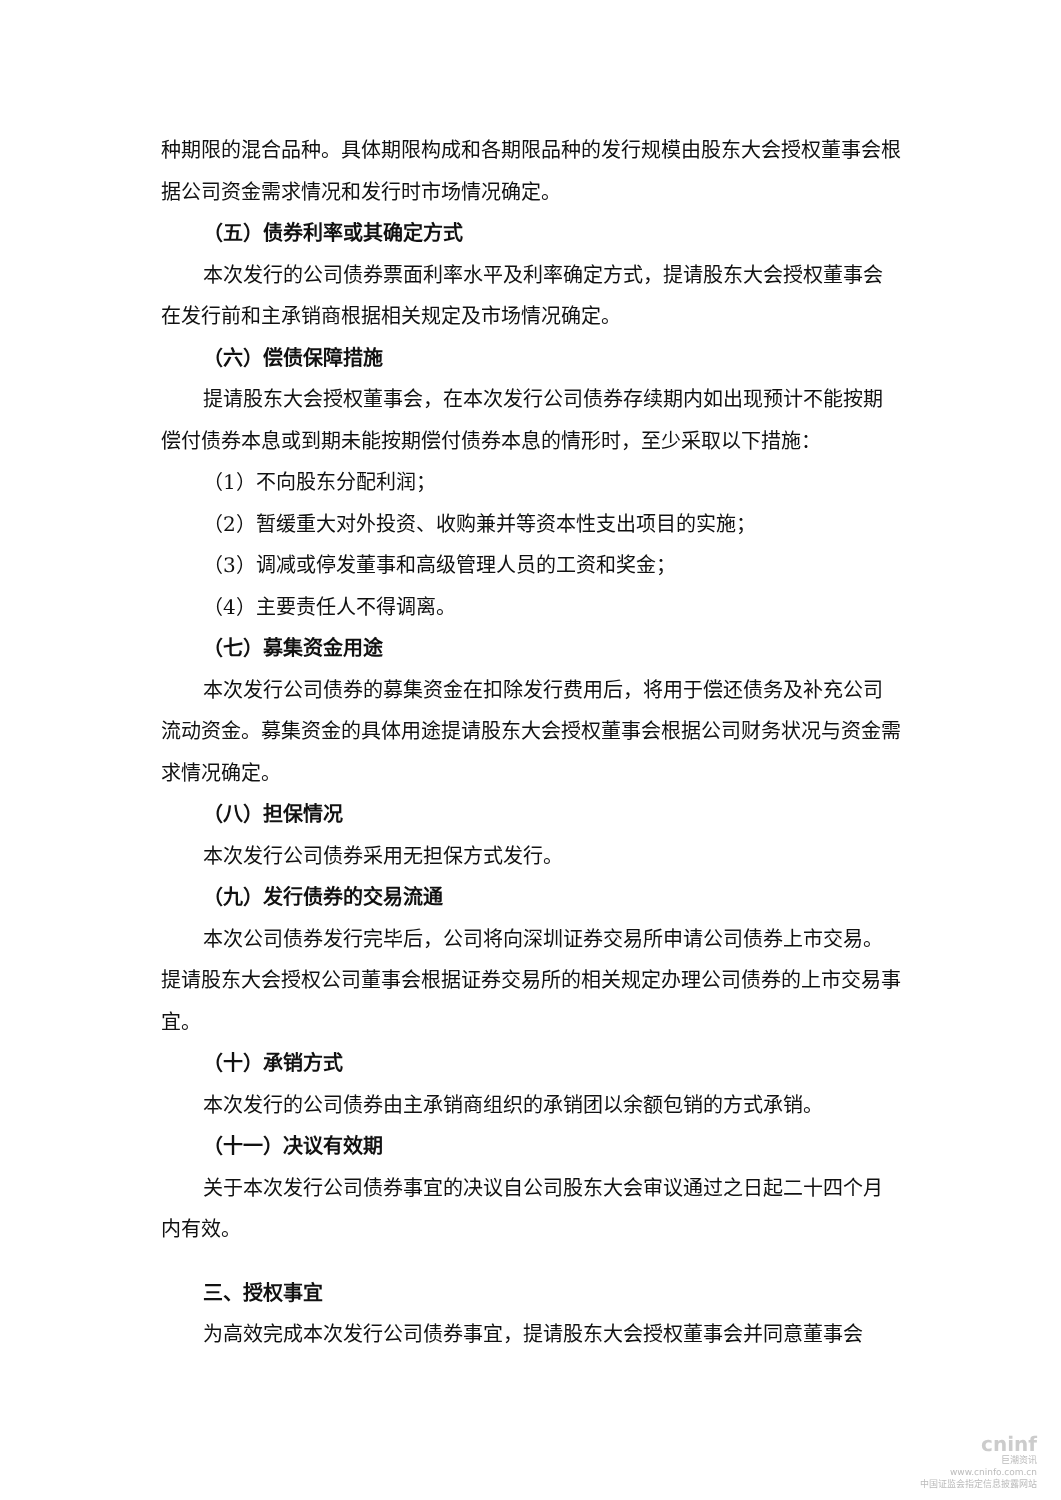种期限的混合品种。具体期限构成和各期限品种的发行规模由股东大会授权董事会根据公司资金需求情况和发行时市场情况确定。
（五）债券利率或其确定方式
本次发行的公司债券票面利率水平及利率确定方式，提请股东大会授权董事会在发行前和主承销商根据相关规定及市场情况确定。
（六）偿债保障措施
提请股东大会授权董事会，在本次发行公司债券存续期内如出现预计不能按期偿付债券本息或到期未能按期偿付债券本息的情形时，至少采取以下措施：
（1）不向股东分配利润；
（2）暂缓重大对外投资、收购兼并等资本性支出项目的实施；
（3）调减或停发董事和高级管理人员的工资和奖金；
（4）主要责任人不得调离。
（七）募集资金用途
本次发行公司债券的募集资金在扣除发行费用后，将用于偿还债务及补充公司流动资金。募集资金的具体用途提请股东大会授权董事会根据公司财务状况与资金需求情况确定。
（八）担保情况
本次发行公司债券采用无担保方式发行。
（九）发行债券的交易流通
本次公司债券发行完毕后，公司将向深圳证券交易所申请公司债券上市交易。提请股东大会授权公司董事会根据证券交易所的相关规定办理公司债券的上市交易事宜。
（十）承销方式
本次发行的公司债券由主承销商组织的承销团以余额包销的方式承销。
（十一）决议有效期
关于本次发行公司债券事宜的决议自公司股东大会审议通过之日起二十四个月内有效。
三、授权事宜
为高效完成本次发行公司债券事宜，提请股东大会授权董事会并同意董事会
cninf
巨潮资讯
www.cninfo.com.cn
中国证监会指定信息披露网站